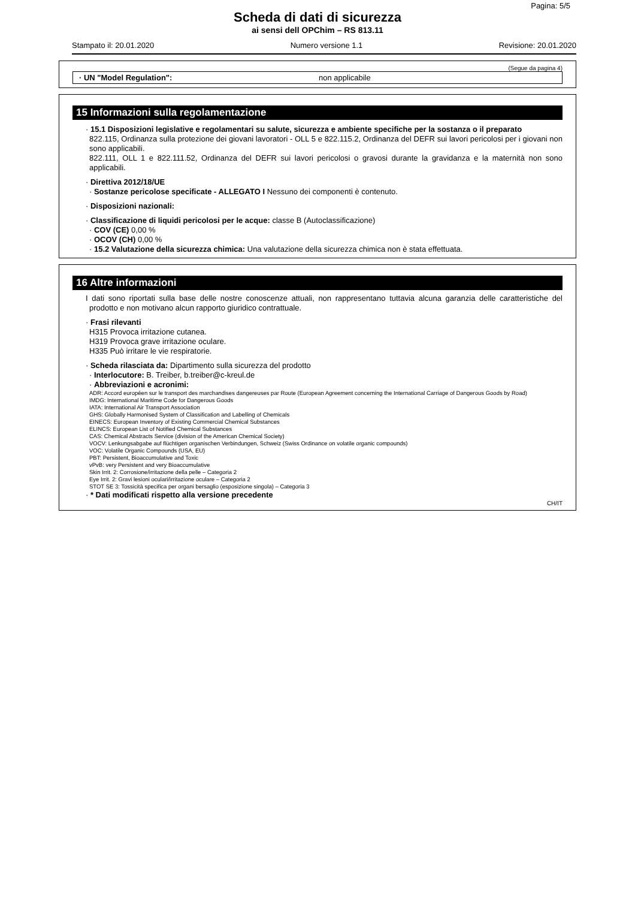Pagina: 5/5
Scheda di dati di sicurezza
ai sensi dell OPChim – RS 813.11
Stampato il: 20.01.2020 Numero versione 1.1 Revisione: 20.01.2020
(Segue da pagina 4)
· UN "Model Regulation": non applicabile
15 Informazioni sulla regolamentazione
· 15.1 Disposizioni legislative e regolamentari su salute, sicurezza e ambiente specifiche per la sostanza o il preparato
822.115, Ordinanza sulla protezione dei giovani lavoratori - OLL 5 e 822.115.2, Ordinanza del DEFR sui lavori pericolosi per i giovani non sono applicabili.
822.111, OLL 1 e 822.111.52, Ordinanza del DEFR sui lavori pericolosi o gravosi durante la gravidanza e la maternità non sono applicabili.
· Direttiva 2012/18/UE
· Sostanze pericolose specificate - ALLEGATO I Nessuno dei componenti è contenuto.
· Disposizioni nazionali:
· Classificazione di liquidi pericolosi per le acque: classe B (Autoclassificazione)
· COV (CE) 0,00 %
· OCOV (CH) 0,00 %
· 15.2 Valutazione della sicurezza chimica: Una valutazione della sicurezza chimica non è stata effettuata.
16 Altre informazioni
I dati sono riportati sulla base delle nostre conoscenze attuali, non rappresentano tuttavia alcuna garanzia delle caratteristiche del prodotto e non motivano alcun rapporto giuridico contrattuale.
· Frasi rilevanti
H315 Provoca irritazione cutanea.
H319 Provoca grave irritazione oculare.
H335 Può irritare le vie respiratorie.
· Scheda rilasciata da: Dipartimento sulla sicurezza del prodotto
· Interlocutore: B. Treiber, b.treiber@c-kreul.de
· Abbreviazioni e acronimi:
ADR: Accord européen sur le transport des marchandises dangereuses par Route (European Agreement concerning the International Carriage of Dangerous Goods by Road)
IMDG: International Maritime Code for Dangerous Goods
IATA: International Air Transport Association
GHS: Globally Harmonised System of Classification and Labelling of Chemicals
EINECS: European Inventory of Existing Commercial Chemical Substances
ELINCS: European List of Notified Chemical Substances
CAS: Chemical Abstracts Service (division of the American Chemical Society)
VOCV: Lenkungsabgabe auf flüchtigen organischen Verbindungen, Schweiz (Swiss Ordinance on volatile organic compounds)
VOC: Volatile Organic Compounds (USA, EU)
PBT: Persistent, Bioaccumulative and Toxic
vPvB: very Persistent and very Bioaccumulative
Skin Irrit. 2: Corrosione/irritazione della pelle – Categoria 2
Eye Irrit. 2: Gravi lesioni oculari/irritazione oculare – Categoria 2
STOT SE 3: Tossicità specifica per organi bersaglio (esposizione singola) – Categoria 3
· * Dati modificati rispetto alla versione precedente
CH/IT